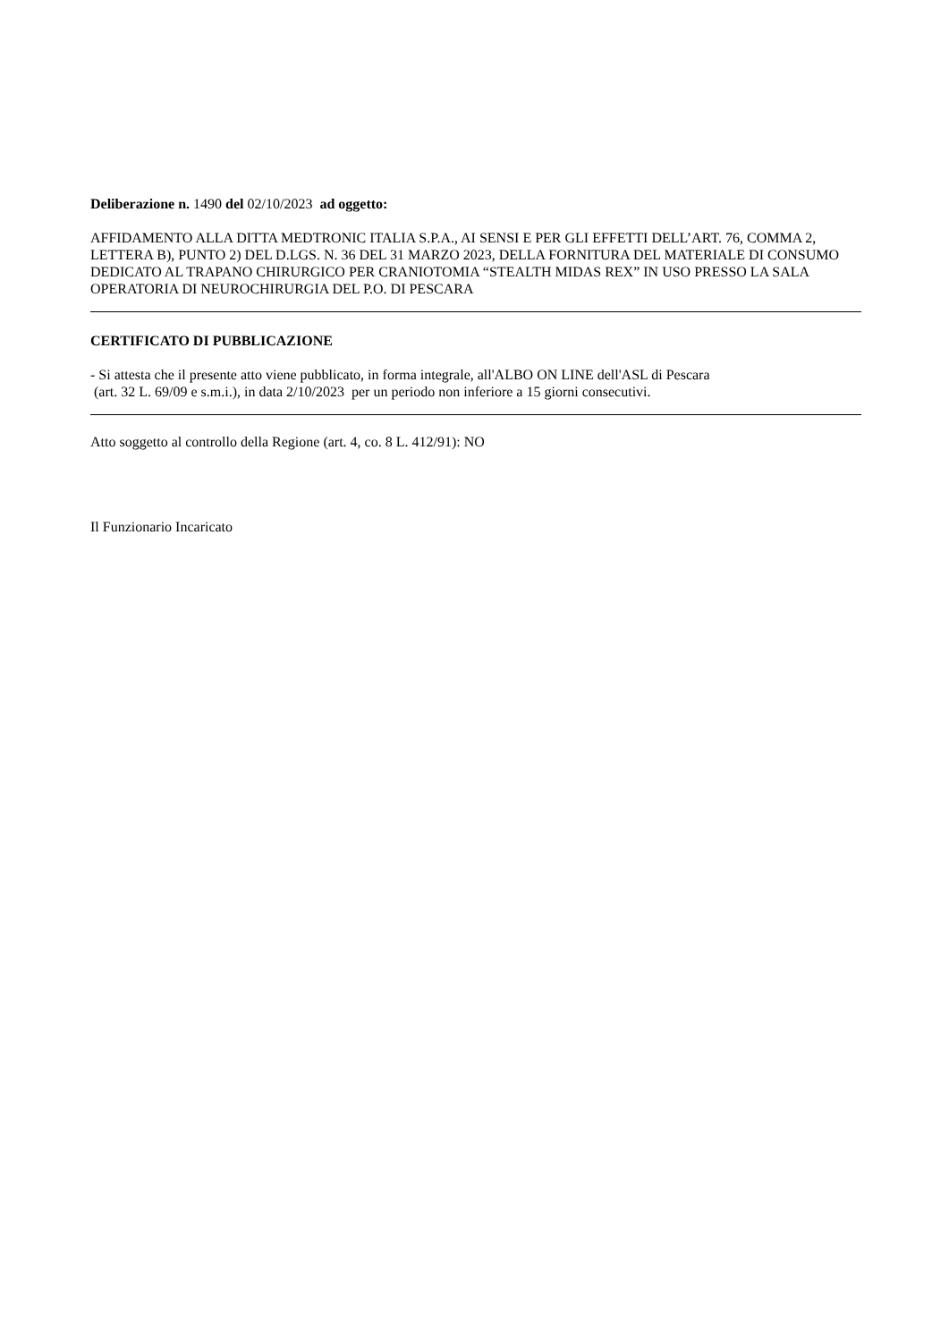Deliberazione n. 1490 del 02/10/2023 ad oggetto:
AFFIDAMENTO ALLA DITTA MEDTRONIC ITALIA S.P.A., AI SENSI E PER GLI EFFETTI DELL’ART. 76, COMMA 2, LETTERA B), PUNTO 2) DEL D.LGS. N. 36 DEL 31 MARZO 2023, DELLA FORNITURA DEL MATERIALE DI CONSUMO DEDICATO AL TRAPANO CHIRURGICO PER CRANIOTOMIA “STEALTH MIDAS REX” IN USO PRESSO LA SALA OPERATORIA DI NEUROCHIRURGIA DEL P.O. DI PESCARA
CERTIFICATO DI PUBBLICAZIONE
- Si attesta che il presente atto viene pubblicato, in forma integrale, all'ALBO ON LINE dell'ASL di Pescara
(art. 32 L. 69/09 e s.m.i.), in data 2/10/2023 per un periodo non inferiore a 15 giorni consecutivi.
Atto soggetto al controllo della Regione (art. 4, co. 8 L. 412/91): NO
Il Funzionario Incaricato